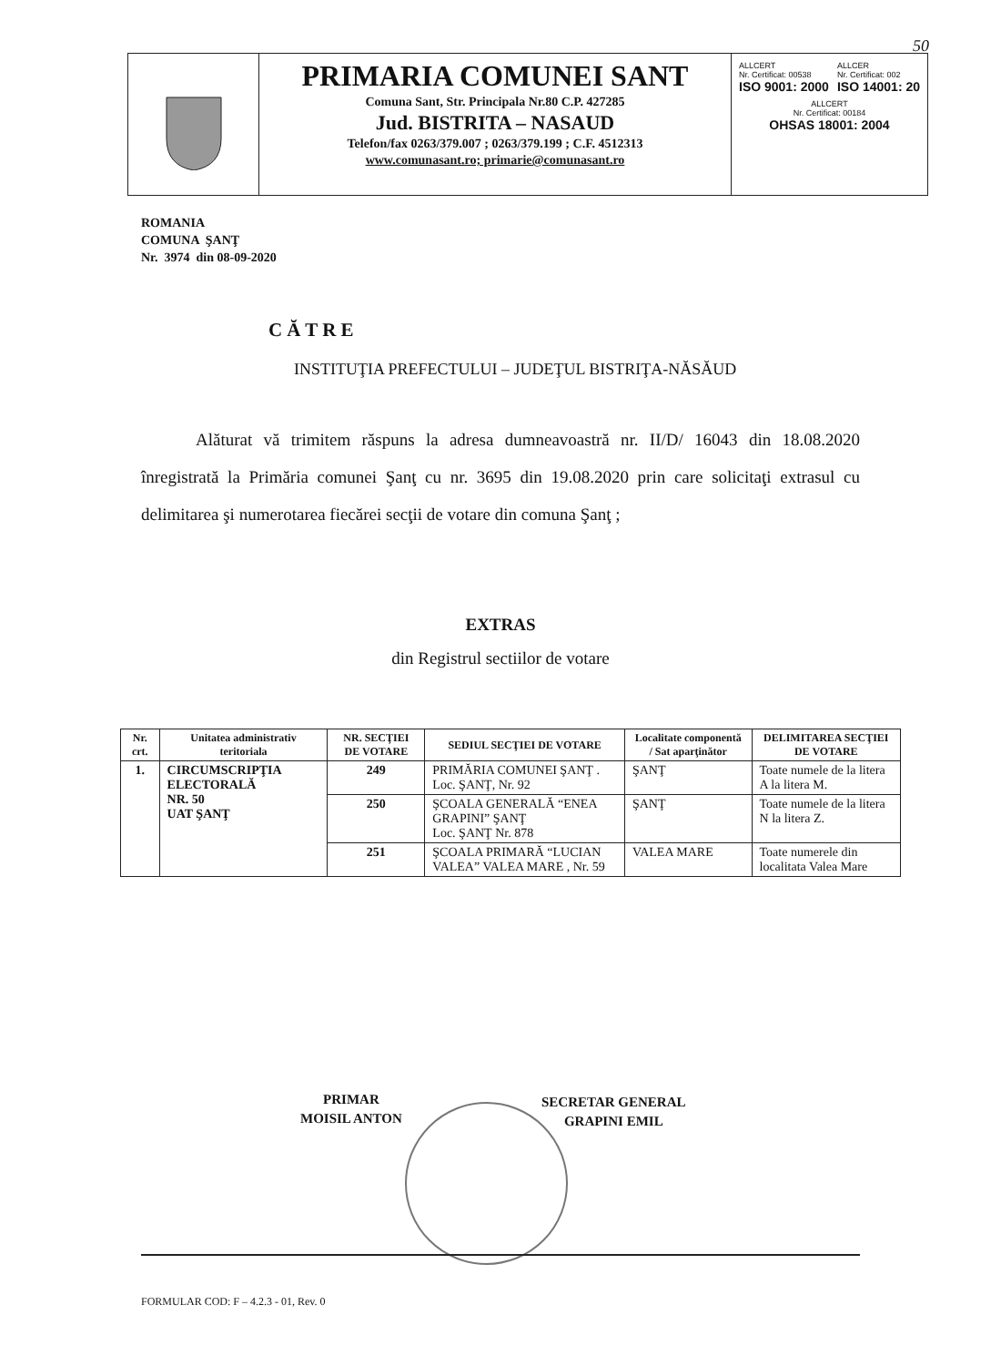50
PRIMARIA COMUNEI SANT
Comuna Sant, Str. Principala Nr.80 C.P. 427285
Jud. BISTRITA – NASAUD
Telefon/fax 0263/379.007 ; 0263/379.199 ; C.F. 4512313
www.comunasant.ro; primarie@comunasant.ro
ALLCERT
Nr. Certificat: 00538
ISO 9001: 2000
ALLCER
Nr. Certificat: 002
ISO 14001: 20
ALLCERT
Nr. Certificat: 00184
OHSAS 18001: 2004
ROMANIA
COMUNA ŞANŢ
Nr. 3974 din 08-09-2020
CĂTRE
INSTITUŢIA PREFECTULUI – JUDEŢUL BISTRIŢA-NĂSĂUD
Alăturat vă trimitem răspuns la adresa dumneavoastră nr. II/D/ 16043 din 18.08.2020 înregistrată la Primăria comunei Şanţ cu nr. 3695 din 19.08.2020 prin care solicitaţi extrasul cu delimitarea şi numerotarea fiecărei secţii de votare din comuna Şanţ ;
EXTRAS
din Registrul sectiilor de votare
| Nr. crt. | Unitatea administrativ teritoriala | NR. SECŢIEI DE VOTARE | SEDIUL SECŢIEI DE VOTARE | Localitate componentă / Sat aparţinător | DELIMITAREA SECŢIEI DE VOTARE |
| --- | --- | --- | --- | --- | --- |
| 1. | CIRCUMSCRIPŢIA ELECTORALĂ NR. 50 UAT ŞANŢ | 249 | PRIMĂRIA COMUNEI ŞANŢ . Loc. ŞANŢ, Nr. 92 | ŞANŢ | Toate numele de la litera A la litera M. |
| | | 250 | ŞCOALA GENERALĂ “ENEA GRAPINI” ŞANŢ Loc. ŞANŢ Nr. 878 | ŞANŢ | Toate numele de la litera N la litera Z. |
| | | 251 | ŞCOALA PRIMARĂ “LUCIAN VALEA” VALEA MARE , Nr. 59 | VALEA MARE | Toate numerele din localitata Valea Mare |
PRIMAR
MOISIL ANTON
SECRETAR GENERAL
GRAPINI EMIL
FORMULAR COD: F – 4.2.3 - 01, Rev. 0